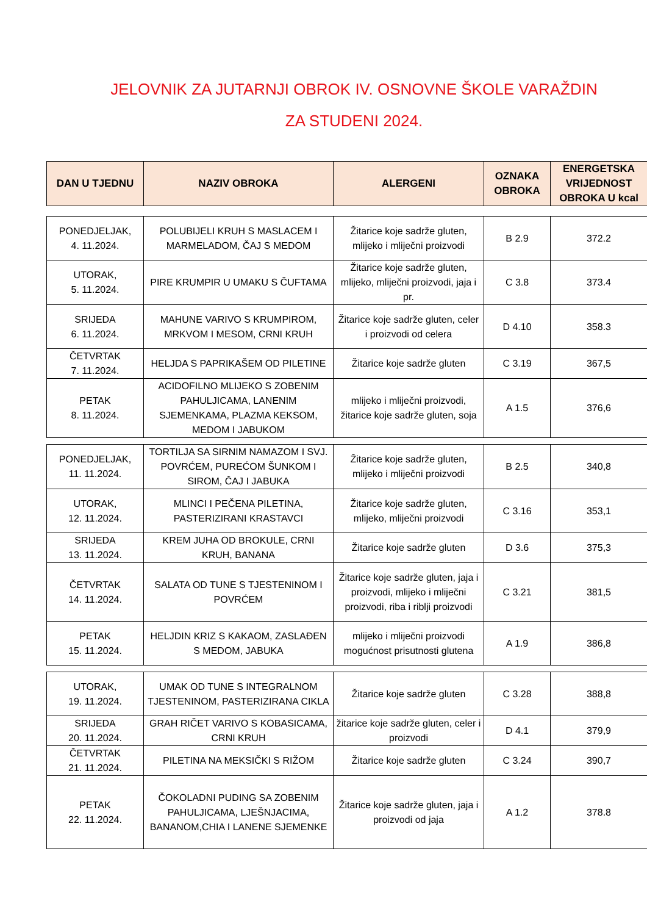JELOVNIK ZA JUTARNJI OBROK IV. OSNOVNE ŠKOLE VARAŽDIN
ZA STUDENI 2024.
| DAN U TJEDNU | NAZIV OBROKA | ALERGENI | OZNAKA OBROKA | ENERGETSKA VRIJEDNOST OBROKA U kcal |
| --- | --- | --- | --- | --- |
| PONEDJELJAK, 4. 11.2024. | POLUBIJELI KRUH S MASLACEM I MARMELADOM, ČAJ S MEDOM | Žitarice koje sadrže gluten, mlijeko i mliječni proizvodi | B 2.9 | 372.2 |
| UTORAK, 5. 11.2024. | PIRE KRUMPIR U UMAKU S ČUFTAMA | Žitarice koje sadrže gluten, mlijeko, mliječni proizvodi, jaja i pr. | C 3.8 | 373.4 |
| SRIJEDA 6. 11.2024. | MAHUNE VARIVO S KRUMPIROM, MRKVOM I MESOM, CRNI KRUH | Žitarice koje sadrže gluten, celer i proizvodi od celera | D 4.10 | 358.3 |
| ČETVRTAK 7. 11.2024. | HELJDA S PAPRIKAŠEM OD PILETINE | Žitarice koje sadrže gluten | C 3.19 | 367,5 |
| PETAK 8. 11.2024. | ACIDOFILNO MLIJEKO S ZOBENIM PAHULJICAMA, LANENIM SJEMENKAMA, PLAZMA KEKSOM, MEDOM I JABUKOM | mlijeko i mliječni proizvodi, žitarice koje sadrže gluten, soja | A 1.5 | 376,6 |
| PONEDJELJAK, 11. 11.2024. | TORTILJA SA SIRNIM NAMAZOM I SVJ. POVRĆEM, PUREĆOM ŠUNKOM I SIROM, ČAJ I JABUKA | Žitarice koje sadrže gluten, mlijeko i mliječni proizvodi | B 2.5 | 340,8 |
| UTORAK, 12. 11.2024. | MLINCI I PEČENA PILETINA, PASTERIZIRANI KRASTAVCI | Žitarice koje sadrže gluten, mlijeko, mliječni proizvodi | C 3.16 | 353,1 |
| SRIJEDA 13. 11.2024. | KREM JUHA OD BROKULE, CRNI KRUH, BANANA | Žitarice koje sadrže gluten | D 3.6 | 375,3 |
| ČETVRTAK 14. 11.2024. | SALATA OD TUNE S TJESTENINOM I POVRĆEM | Žitarice koje sadrže gluten, jaja i proizvodi, mlijeko i mliječni proizvodi, riba i riblji proizvodi | C 3.21 | 381,5 |
| PETAK 15. 11.2024. | HELJDIN KRIZ S KAKAOM, ZASLAĐEN S MEDOM, JABUKA | mlijeko i mliječni proizvodi mogućnost prisutnosti glutena | A 1.9 | 386,8 |
| UTORAK, 19. 11.2024. | UMAK OD TUNE S INTEGRALNOM TJESTENINOM, PASTERIZIRANA CIKLA | Žitarice koje sadrže gluten | C 3.28 | 388,8 |
| SRIJEDA 20. 11.2024. | GRAH RIČET VARIVO S KOBASICAMA, CRNI KRUH | žitarice koje sadrže gluten, celer i proizvodi | D 4.1 | 379,9 |
| ČETVRTAK 21. 11.2024. | PILETINA NA MEKSIČKI S RIŽOM | Žitarice koje sadrže gluten | C 3.24 | 390,7 |
| PETAK 22. 11.2024. | ČOKOLADNI PUDING SA ZOBENIM PAHULJICAMA, LJEŠNJACIMA, BANANOM,CHIA I LANENE SJEMENKE | Žitarice koje sadrže gluten, jaja i proizvodi od jaja | A 1.2 | 378.8 |